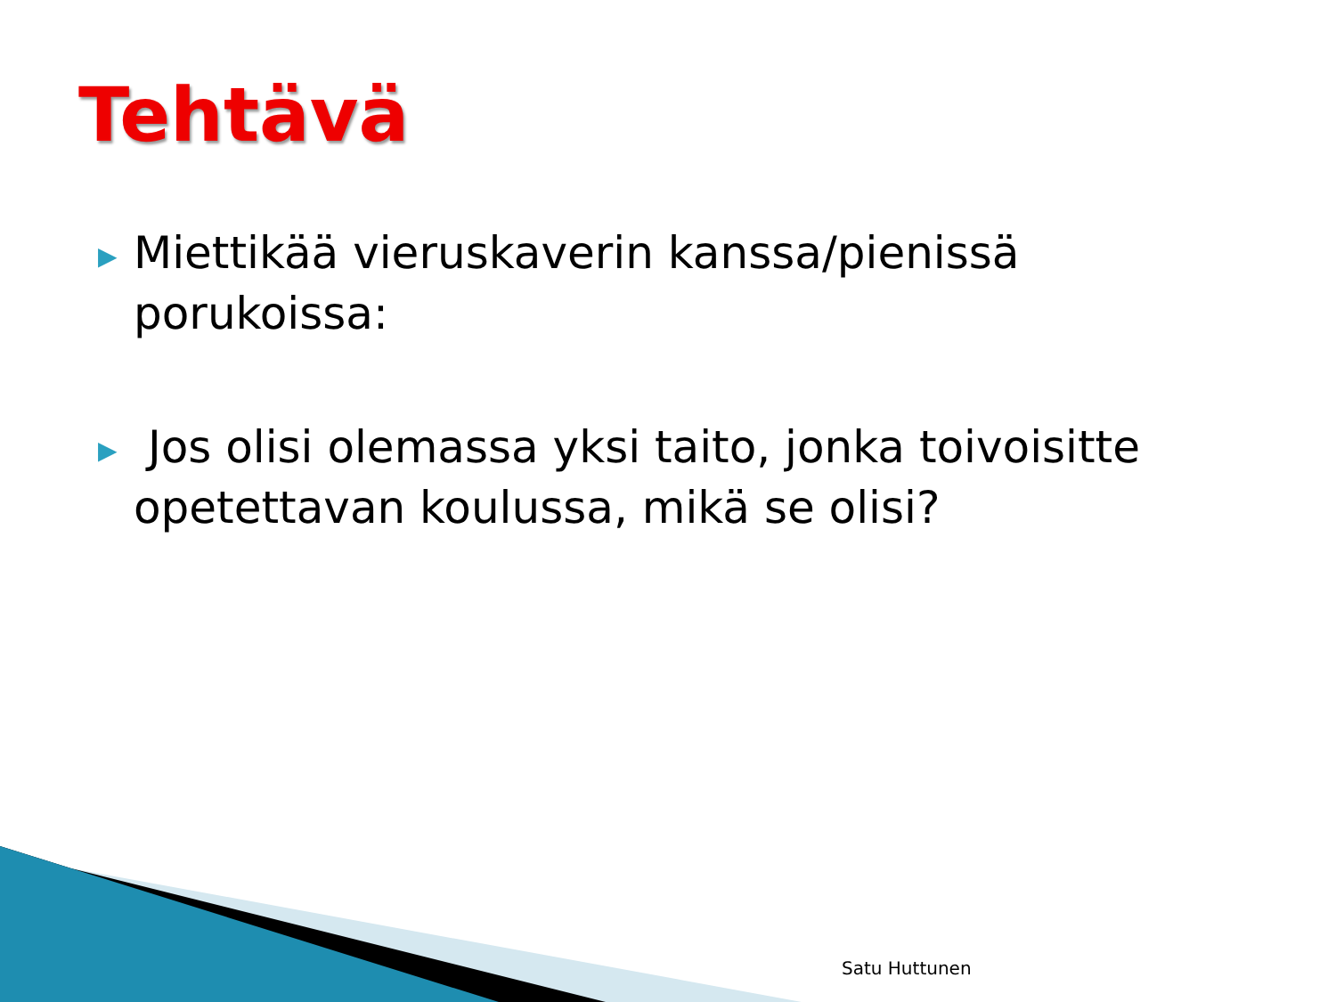Tehtävä
▶ Miettikää vieruskaverin kanssa/pienissä porukoissa:
▶ Jos olisi olemassa yksi taito, jonka toivoisitte opetettavan koulussa, mikä se olisi?
Satu Huttunen